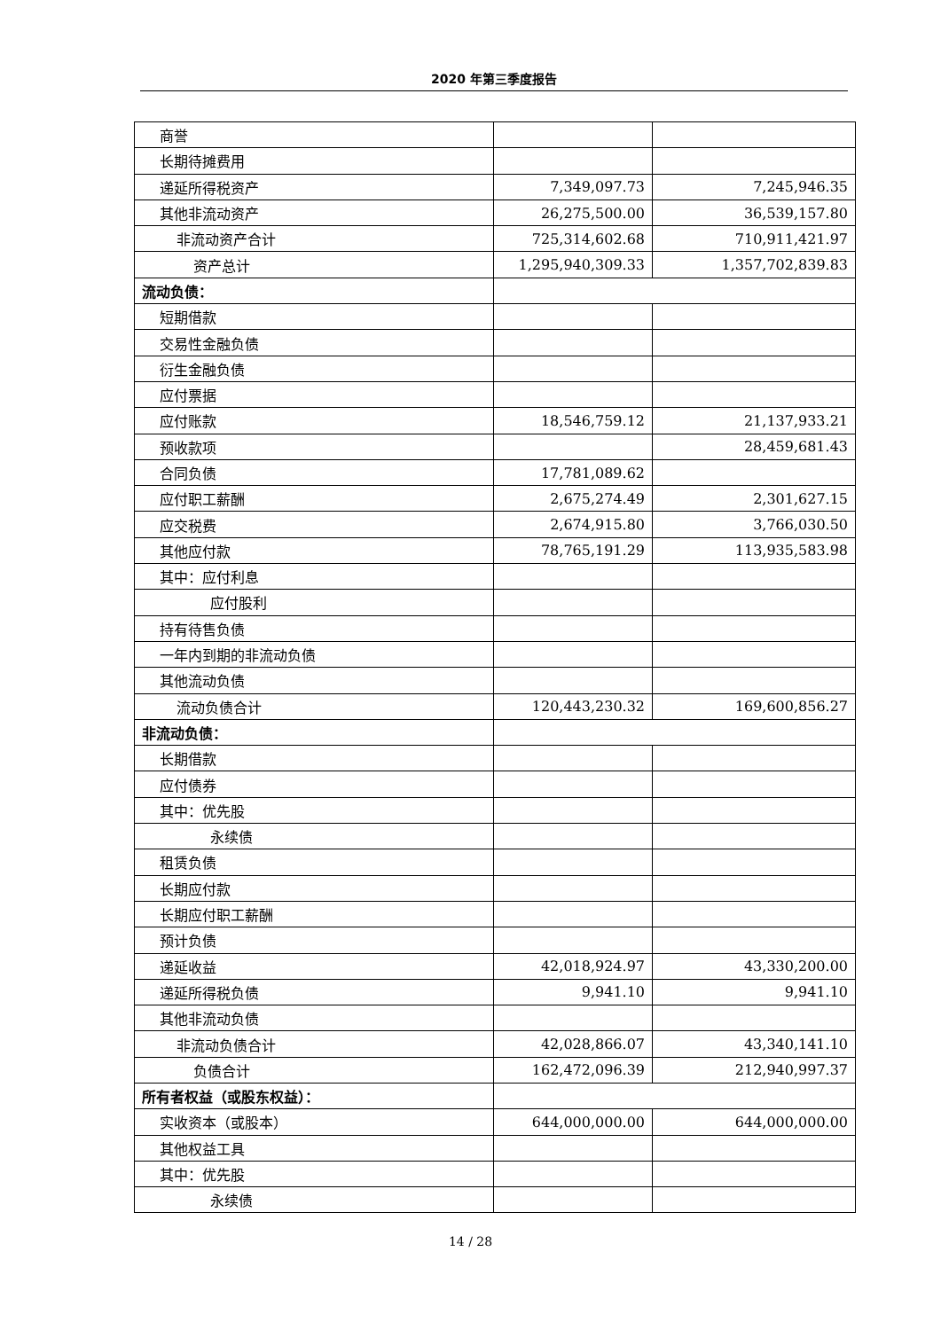2020 年第三季度报告
| 商誉 | | |
| 长期待摊费用 | | |
| 递延所得税资产 | 7,349,097.73 | 7,245,946.35 |
| 其他非流动资产 | 26,275,500.00 | 36,539,157.80 |
| 非流动资产合计 | 725,314,602.68 | 710,911,421.97 |
| 资产总计 | 1,295,940,309.33 | 1,357,702,839.83 |
| 流动负债： | | |
| 短期借款 | | |
| 交易性金融负债 | | |
| 衍生金融负债 | | |
| 应付票据 | | |
| 应付账款 | 18,546,759.12 | 21,137,933.21 |
| 预收款项 | | 28,459,681.43 |
| 合同负债 | 17,781,089.62 | |
| 应付职工薪酬 | 2,675,274.49 | 2,301,627.15 |
| 应交税费 | 2,674,915.80 | 3,766,030.50 |
| 其他应付款 | 78,765,191.29 | 113,935,583.98 |
| 其中：应付利息 | | |
| 应付股利 | | |
| 持有待售负债 | | |
| 一年内到期的非流动负债 | | |
| 其他流动负债 | | |
| 流动负债合计 | 120,443,230.32 | 169,600,856.27 |
| 非流动负债： | | |
| 长期借款 | | |
| 应付债券 | | |
| 其中：优先股 | | |
| 永续债 | | |
| 租赁负债 | | |
| 长期应付款 | | |
| 长期应付职工薪酬 | | |
| 预计负债 | | |
| 递延收益 | 42,018,924.97 | 43,330,200.00 |
| 递延所得税负债 | 9,941.10 | 9,941.10 |
| 其他非流动负债 | | |
| 非流动负债合计 | 42,028,866.07 | 43,340,141.10 |
| 负债合计 | 162,472,096.39 | 212,940,997.37 |
| 所有者权益（或股东权益）： | | |
| 实收资本（或股本） | 644,000,000.00 | 644,000,000.00 |
| 其他权益工具 | | |
| 其中：优先股 | | |
| 永续债 | | |
14 / 28